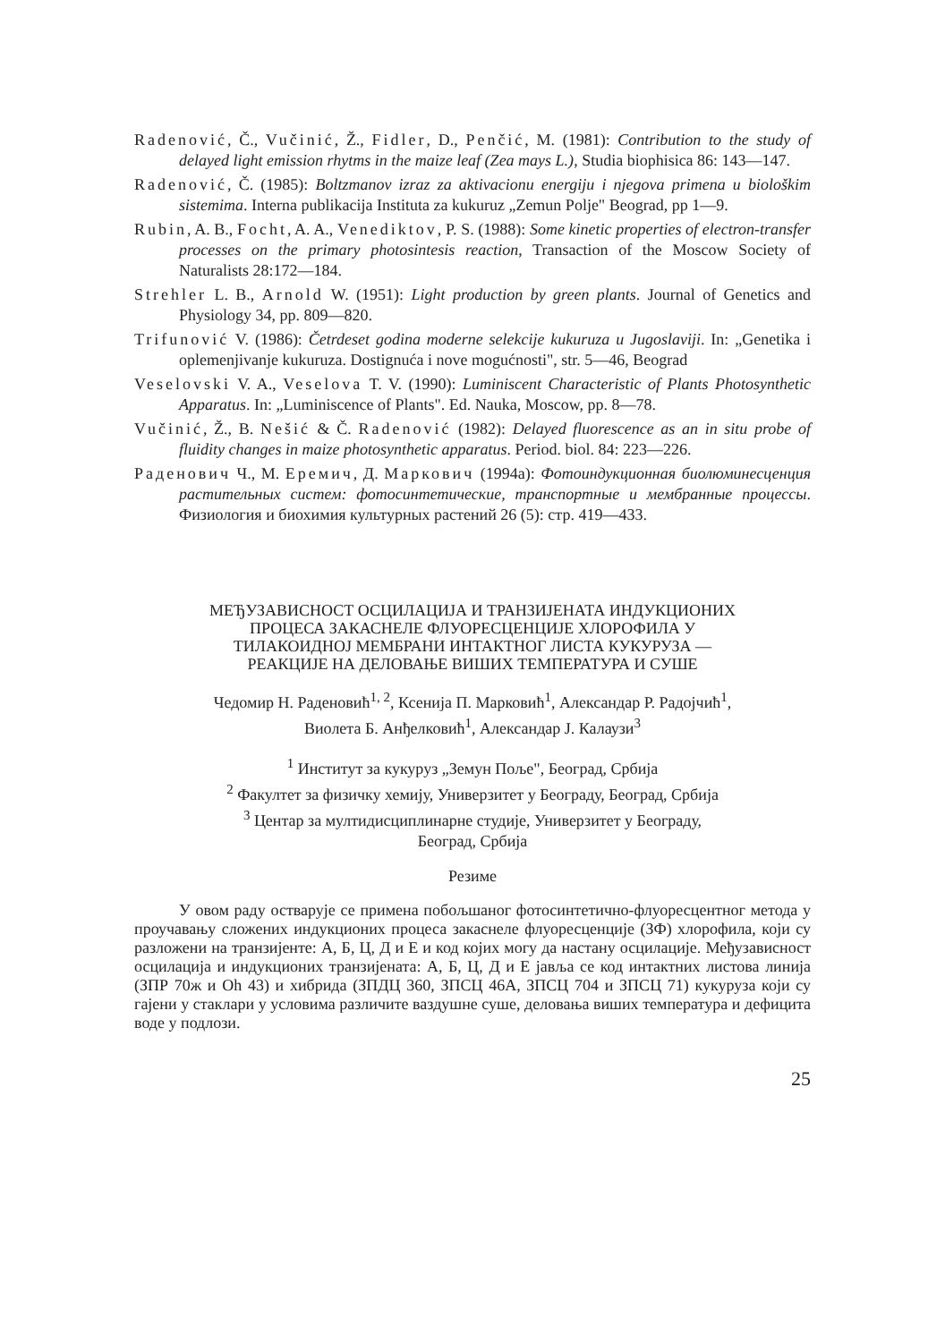Radenović, Č., Vučinić, Ž., Fidler, D., Penčić, M. (1981): Contribution to the study of delayed light emission rhytms in the maize leaf (Zea mays L.), Studia biophisica 86: 143—147.
Radenović, Č. (1985): Boltzmanov izraz za aktivacionu energiju i njegova primena u biološkim sistemima. Interna publikacija Instituta za kukuruz „Zemun Polje" Beograd, pp 1—9.
Rubin, A. B., Focht, A. A., Venediktov, P. S. (1988): Some kinetic properties of electron-transfer processes on the primary photosintesis reaction, Transaction of the Moscow Society of Naturalists 28:172—184.
Strehler L. B., Arnold W. (1951): Light production by green plants. Journal of Genetics and Physiology 34, pp. 809—820.
Trifunović V. (1986): Četrdeset godina moderne selekcije kukuruza u Jugoslaviji. In: „Genetika i oplemenjivanje kukuruza. Dostignuća i nove mogućnosti", str. 5—46, Beograd
Veselovski V. A., Veselova T. V. (1990): Luminiscent Characteristic of Plants Photosynthetic Apparatus. In: „Luminiscence of Plants". Ed. Nauka, Moscow, pp. 8—78.
Vučinić, Ž., B. Nešić & Č. Radenović (1982): Delayed fluorescence as an in situ probe of fluidity changes in maize photosynthetic apparatus. Period. biol. 84: 223—226.
Раденович Ч., М. Еремич, Д. Маркович (1994a): Фотоиндукционная биолюминесценция растительных систем: фотосинтетические, транспортные и мембранные процессы. Физиология и биохимия культурных растений 26 (5): стр. 419—433.
МЕЂУЗАВИСНОСТ ОСЦИЛАЦИЈА И ТРАНЗИЈЕНАТА ИНДУКЦИОНИХ
ПРОЦЕСА ЗАКАСНЕЛЕ ФЛУОРЕСЦЕНЦИЈЕ ХЛОРОФИЛА У
ТИЛАКОИДНОЈ МЕМБРАНИ ИНТАКТНОГ ЛИСТА КУКУРУЗА —
РЕАКЦИЈЕ НА ДЕЛОВАЊЕ ВИШИХ ТЕМПЕРАТУРА И СУШЕ
Чедомир Н. Раденовић<sup>1, 2</sup>, Ксенија П. Марковић<sup>1</sup>, Александар Р. Радојчић<sup>1</sup>,
Виолета Б. Анђелковић<sup>1</sup>, Александар Ј. Калаузи<sup>3</sup>
<sup>1</sup> Институт за кукуруз „Земун Поље", Београд, Србија
<sup>2</sup> Факултет за физичку хемију, Универзитет у Београду, Београд, Србија
<sup>3</sup> Центар за мултидисциплинарне студије, Универзитет у Београду,
Београд, Србија
Резиме
У овом раду остварује се примена побољшаног фотосинтетично-флуоресцентног метода у проучавању сложених индукционих процеса закаснеле флуоресценције (ЗФ) хлорофила, који су разложени на транзијенте: А, Б, Ц, Д и Е и код којих могу да настану осцилације. Међузависност осцилација и индукционих транзијената: А, Б, Ц, Д и Е јавља се код интактних листова линија (ЗПР 70ж и Oh 43) и хибрида (ЗПДЦ 360, ЗПСЦ 46А, ЗПСЦ 704 и ЗПСЦ 71) кукуруза који су гајени у стаклари у условима различите ваздушне суше, деловања виших температура и дефицита воде у подлози.
25